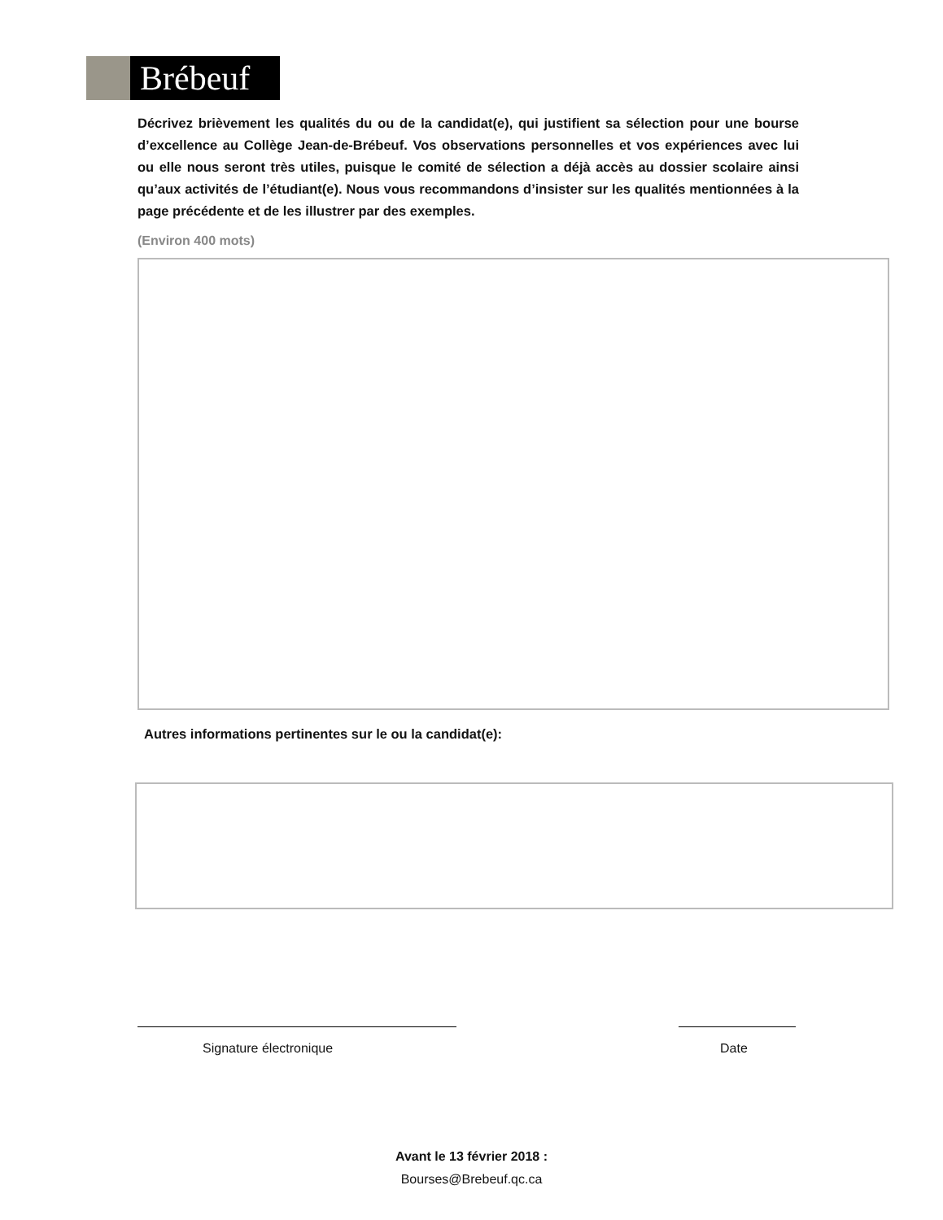Brébeuf
Décrivez brièvement les qualités du ou de la candidat(e), qui justifient sa sélection pour une bourse d’excellence au Collège Jean-de-Brébeuf. Vos observations personnelles et vos expériences avec lui ou elle nous seront très utiles, puisque le comité de sélection a déjà accès au dossier scolaire ainsi qu’aux activités de l’étudiant(e). Nous vous recommandons d’insister sur les qualités mentionnées à la page précédente et de les illustrer par des exemples.
(Environ 400 mots)
Autres informations pertinentes sur le ou la candidat(e):
Signature électronique Date
Avant le 13 février 2018 :
Bourses@Brebeuf.qc.ca